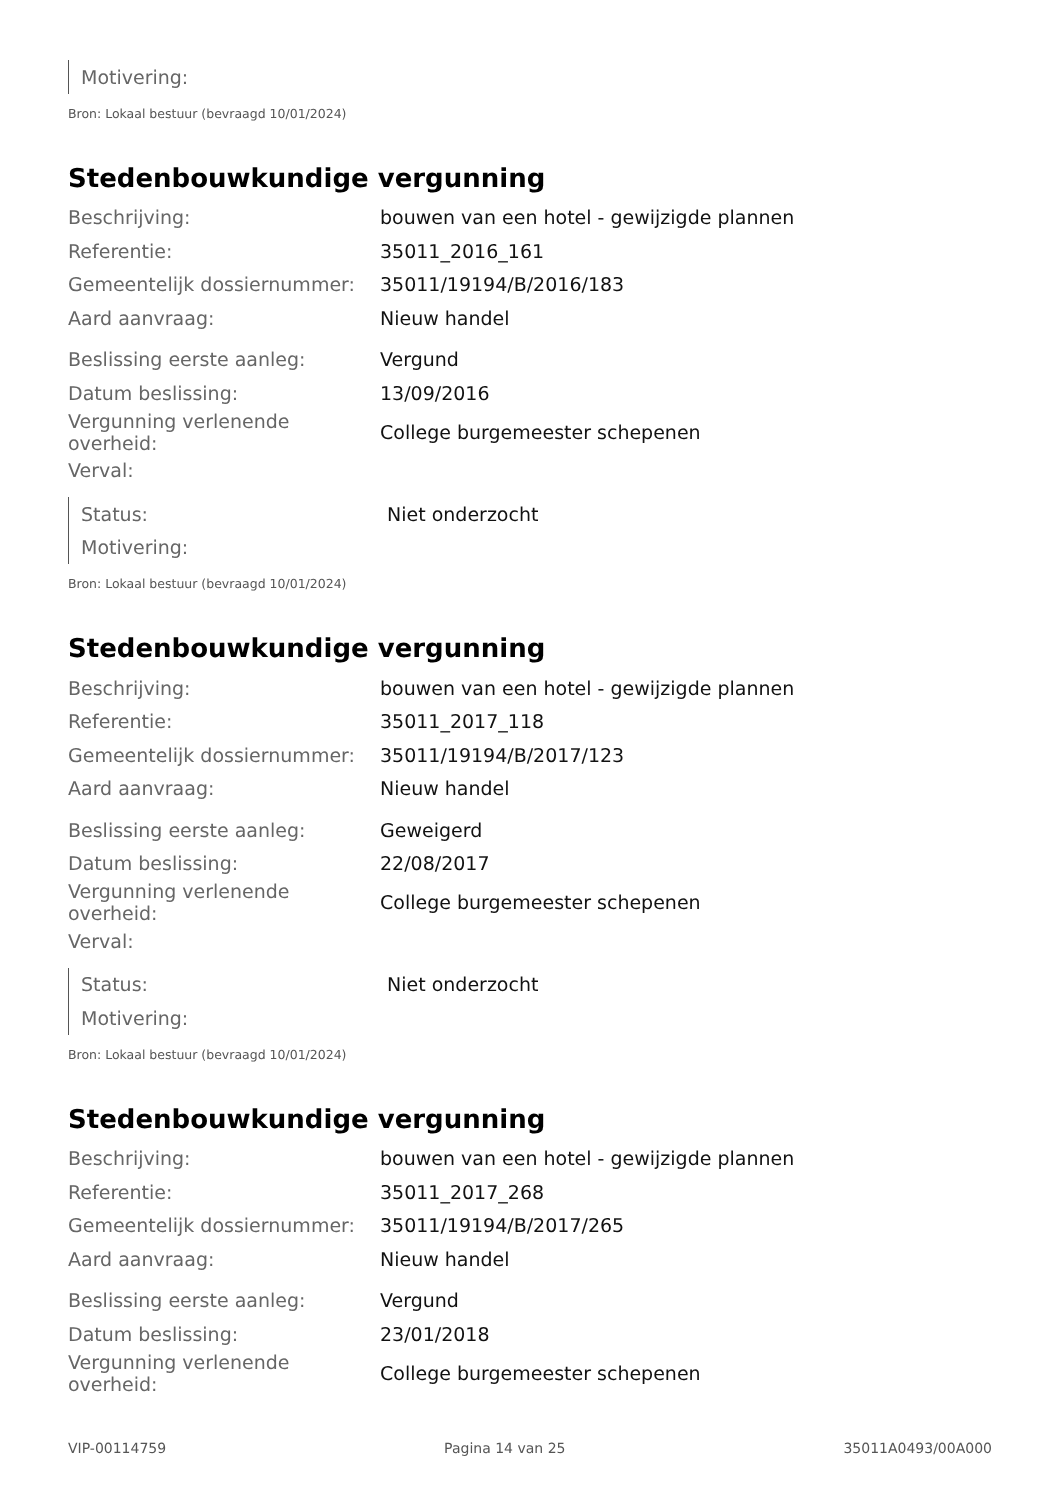| Motivering: | |
Bron: Lokaal bestuur (bevraagd 10/01/2024)
Stedenbouwkundige vergunning
| Beschrijving: | bouwen van een hotel - gewijzigde plannen |
| Referentie: | 35011_2016_161 |
| Gemeentelijk dossiernummer: | 35011/19194/B/2016/183 |
| Aard aanvraag: | Nieuw handel |
| Beslissing eerste aanleg: | Vergund |
| Datum beslissing: | 13/09/2016 |
| Vergunning verlenende overheid: | College burgemeester schepenen |
| Verval: | |
| Status: | Niet onderzocht |
| Motivering: | |
Bron: Lokaal bestuur (bevraagd 10/01/2024)
Stedenbouwkundige vergunning
| Beschrijving: | bouwen van een hotel - gewijzigde plannen |
| Referentie: | 35011_2017_118 |
| Gemeentelijk dossiernummer: | 35011/19194/B/2017/123 |
| Aard aanvraag: | Nieuw handel |
| Beslissing eerste aanleg: | Geweigerd |
| Datum beslissing: | 22/08/2017 |
| Vergunning verlenende overheid: | College burgemeester schepenen |
| Verval: | |
| Status: | Niet onderzocht |
| Motivering: | |
Bron: Lokaal bestuur (bevraagd 10/01/2024)
Stedenbouwkundige vergunning
| Beschrijving: | bouwen van een hotel - gewijzigde plannen |
| Referentie: | 35011_2017_268 |
| Gemeentelijk dossiernummer: | 35011/19194/B/2017/265 |
| Aard aanvraag: | Nieuw handel |
| Beslissing eerste aanleg: | Vergund |
| Datum beslissing: | 23/01/2018 |
| Vergunning verlenende overheid: | College burgemeester schepenen |
VIP-00114759 Pagina 14 van 25 35011A0493/00A000